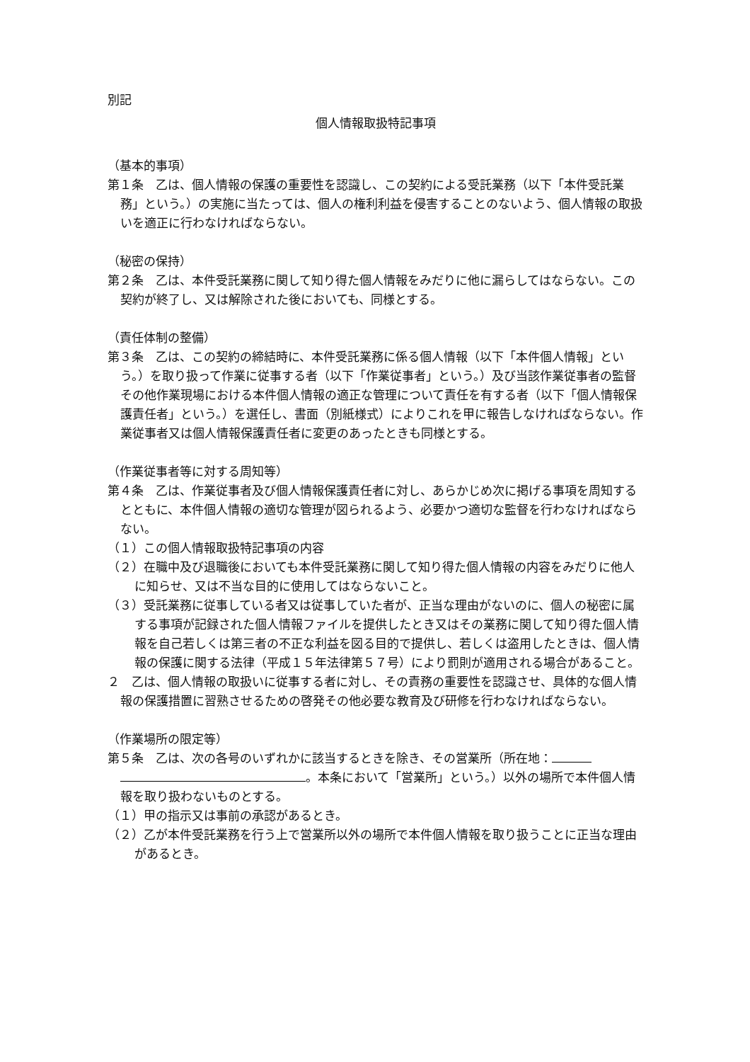別記
個人情報取扱特記事項
（基本的事項）
第１条　乙は、個人情報の保護の重要性を認識し、この契約による受託業務（以下「本件受託業務」という。）の実施に当たっては、個人の権利利益を侵害することのないよう、個人情報の取扱いを適正に行わなければならない。
（秘密の保持）
第２条　乙は、本件受託業務に関して知り得た個人情報をみだりに他に漏らしてはならない。この契約が終了し、又は解除された後においても、同様とする。
（責任体制の整備）
第３条　乙は、この契約の締結時に、本件受託業務に係る個人情報（以下「本件個人情報」という。）を取り扱って作業に従事する者（以下「作業従事者」という。）及び当該作業従事者の監督その他作業現場における本件個人情報の適正な管理について責任を有する者（以下「個人情報保護責任者」という。）を選任し、書面（別紙様式）によりこれを甲に報告しなければならない。作業従事者又は個人情報保護責任者に変更のあったときも同様とする。
（作業従事者等に対する周知等）
第４条　乙は、作業従事者及び個人情報保護責任者に対し、あらかじめ次に掲げる事項を周知するとともに、本件個人情報の適切な管理が図られるよう、必要かつ適切な監督を行わなければならない。
（１）この個人情報取扱特記事項の内容
（２）在職中及び退職後においても本件受託業務に関して知り得た個人情報の内容をみだりに他人に知らせ、又は不当な目的に使用してはならないこと。
（３）受託業務に従事している者又は従事していた者が、正当な理由がないのに、個人の秘密に属する事項が記録された個人情報ファイルを提供したとき又はその業務に関して知り得た個人情報を自己若しくは第三者の不正な利益を図る目的で提供し、若しくは盗用したときは、個人情報の保護に関する法律（平成１５年法律第５７号）により罰則が適用される場合があること。
２　乙は、個人情報の取扱いに従事する者に対し、その責務の重要性を認識させ、具体的な個人情報の保護措置に習熟させるための啓発その他必要な教育及び研修を行わなければならない。
（作業場所の限定等）
第５条　乙は、次の各号のいずれかに該当するときを除き、その営業所（所在地： 。本条において「営業所」という。）以外の場所で本件個人情報を取り扱わないものとする。
（１）甲の指示又は事前の承認があるとき。
（２）乙が本件受託業務を行う上で営業所以外の場所で本件個人情報を取り扱うことに正当な理由があるとき。